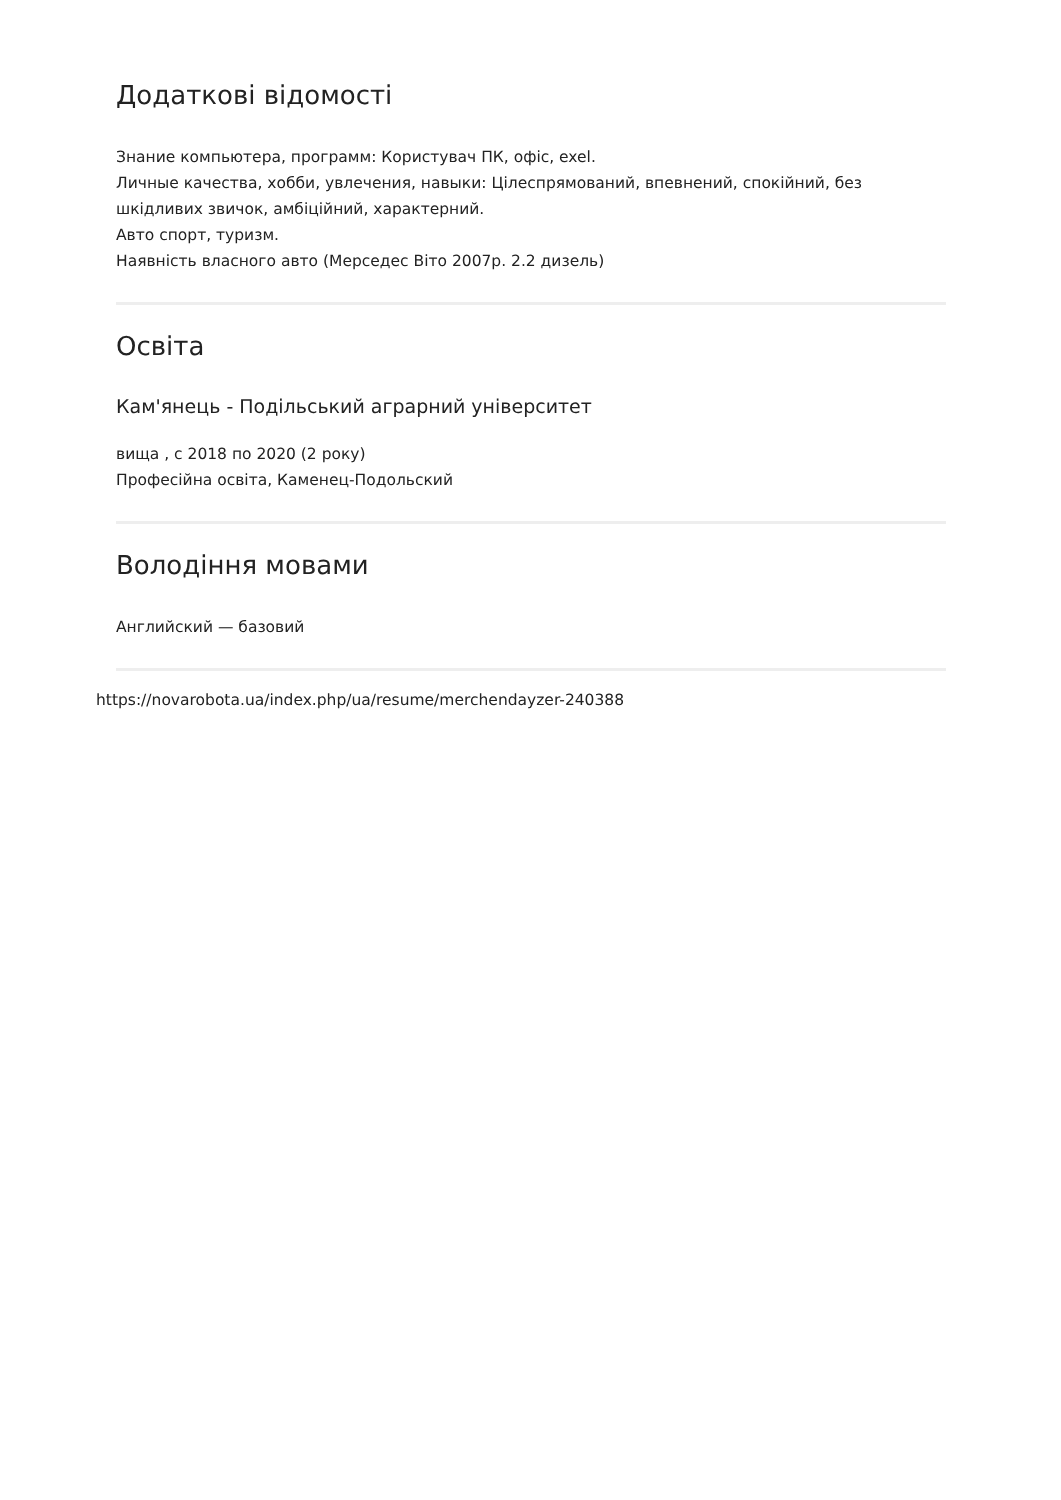Додаткові відомості
Знание компьютера, программ: Користувач ПК, офіс, exel.
Личные качества, хобби, увлечения, навыки: Цілеспрямований, впевнений, спокійний, без шкідливих звичок, амбіційний, характерний.
Авто спорт, туризм.
Наявність власного авто (Мерседес Віто 2007р. 2.2 дизель)
Освіта
Кам'янець - Подільський аграрний університет
вища , с 2018 по 2020 (2 року)
Професійна освіта, Каменец-Подольский
Володіння мовами
Английский — базовий
https://novarobota.ua/index.php/ua/resume/merchendayzer-240388